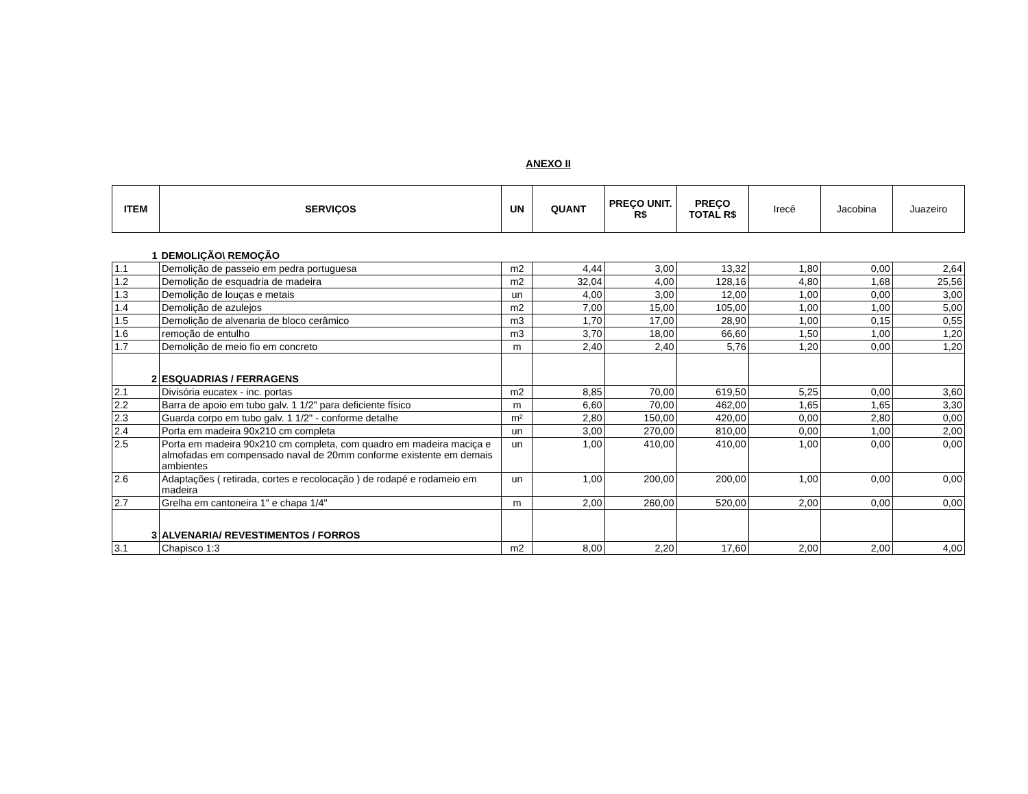ANEXO II
| ITEM | SERVIÇOS | UN | QUANT | PREÇO UNIT. R$ | PREÇO TOTAL R$ | Irecê | Jacobina | Juazeiro |
| --- | --- | --- | --- | --- | --- | --- | --- | --- |
| 1 | DEMOLIÇÃO\ REMOÇÃO | | | | | | | |
| 1.1 | Demolição de passeio em pedra portuguesa | m2 | 4,44 | 3,00 | 13,32 | 1,80 | 0,00 | 2,64 |
| 1.2 | Demolição de esquadria de madeira | m2 | 32,04 | 4,00 | 128,16 | 4,80 | 1,68 | 25,56 |
| 1.3 | Demolição de louças e metais | un | 4,00 | 3,00 | 12,00 | 1,00 | 0,00 | 3,00 |
| 1.4 | Demolição de azulejos | m2 | 7,00 | 15,00 | 105,00 | 1,00 | 1,00 | 5,00 |
| 1.5 | Demolição de alvenaria de bloco cerâmico | m3 | 1,70 | 17,00 | 28,90 | 1,00 | 0,15 | 0,55 |
| 1.6 | remoção de entulho | m3 | 3,70 | 18,00 | 66,60 | 1,50 | 1,00 | 1,20 |
| 1.7 | Demolição de meio fio em concreto | m | 2,40 | 2,40 | 5,76 | 1,20 | 0,00 | 1,20 |
| 2 | ESQUADRIAS / FERRAGENS | | | | | | | |
| 2.1 | Divisória eucatex - inc. portas | m2 | 8,85 | 70,00 | 619,50 | 5,25 | 0,00 | 3,60 |
| 2.2 | Barra de apoio em tubo galv. 1 1/2" para deficiente físico | m | 6,60 | 70,00 | 462,00 | 1,65 | 1,65 | 3,30 |
| 2.3 | Guarda corpo em tubo galv. 1 1/2" - conforme detalhe | m² | 2,80 | 150,00 | 420,00 | 0,00 | 2,80 | 0,00 |
| 2.4 | Porta em madeira 90x210 cm completa | un | 3,00 | 270,00 | 810,00 | 0,00 | 1,00 | 2,00 |
| 2.5 | Porta em madeira 90x210 cm completa, com quadro em madeira maciça e almofadas em compensado naval de 20mm conforme existente em demais ambientes | un | 1,00 | 410,00 | 410,00 | 1,00 | 0,00 | 0,00 |
| 2.6 | Adaptações ( retirada, cortes e recolocação ) de rodapé e rodameio em madeira | un | 1,00 | 200,00 | 200,00 | 1,00 | 0,00 | 0,00 |
| 2.7 | Grelha em cantoneira 1" e chapa 1/4" | m | 2,00 | 260,00 | 520,00 | 2,00 | 0,00 | 0,00 |
| 3 | ALVENARIA/ REVESTIMENTOS / FORROS | | | | | | | |
| 3.1 | Chapisco 1:3 | m2 | 8,00 | 2,20 | 17,60 | 2,00 | 2,00 | 4,00 |